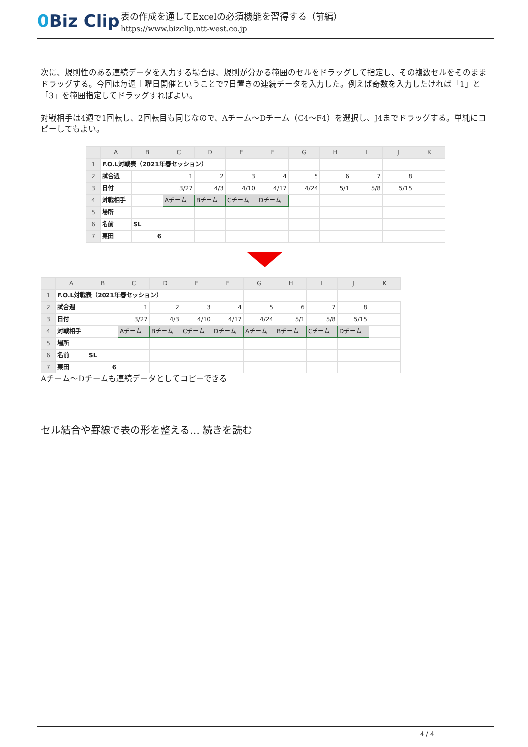0 Biz Clip
表の作成を通してExcelの必須機能を習得する（前編）
https://www.bizclip.ntt-west.co.jp
次に、規則性のある連続データを入力する場合は、規則が分かる範囲のセルをドラッグして指定し、その複数セルをそのままドラッグする。今回は毎週土曜日開催ということで7日置きの連続データを入力した。例えば奇数を入力したければ「1」と「3」を範囲指定してドラッグすればよい。
対戦相手は4週で1回転し、2回転目も同じなので、Aチーム～Dチーム（C4～F4）を選択し、J4までドラッグする。単純にコピーしてもよい。
| | A | B | C | D | E | F | G | H | I | J | K |
| --- | --- | --- | --- | --- | --- | --- | --- | --- | --- | --- | --- |
| 1 | F.O.L対戦表（2021年春セッション） | | | | | | | | | | |
| 2 | 試合週 | | 1 | 2 | 3 | 4 | 5 | 6 | 7 | 8 | |
| 3 | 日付 | | 3/27 | 4/3 | 4/10 | 4/17 | 4/24 | 5/1 | 5/8 | 5/15 | |
| 4 | 対戦相手 | | Aチーム | Bチーム | Cチーム | Dチーム | | | | | |
| 5 | 場所 | | | | | | | | | | |
| 6 | 名前 | SL | | | | | | | | | |
| 7 | 栗田 | 6 | | | | | | | | | |
| | A | B | C | D | E | F | G | H | I | J | K |
| --- | --- | --- | --- | --- | --- | --- | --- | --- | --- | --- | --- |
| 1 | F.O.L対戦表（2021年春セッション） | | | | | | | | | | |
| 2 | 試合週 | | 1 | 2 | 3 | 4 | 5 | 6 | 7 | 8 | |
| 3 | 日付 | | 3/27 | 4/3 | 4/10 | 4/17 | 4/24 | 5/1 | 5/8 | 5/15 | |
| 4 | 対戦相手 | | Aチーム | Bチーム | Cチーム | Dチーム | Aチーム | Bチーム | Cチーム | Dチーム | |
| 5 | 場所 | | | | | | | | | | |
| 6 | 名前 | SL | | | | | | | | | |
| 7 | 栗田 | 6 | | | | | | | | | |
Aチーム～Dチームも連続データとしてコピーできる
セル結合や罫線で表の形を整える… 続きを読む
4 / 4